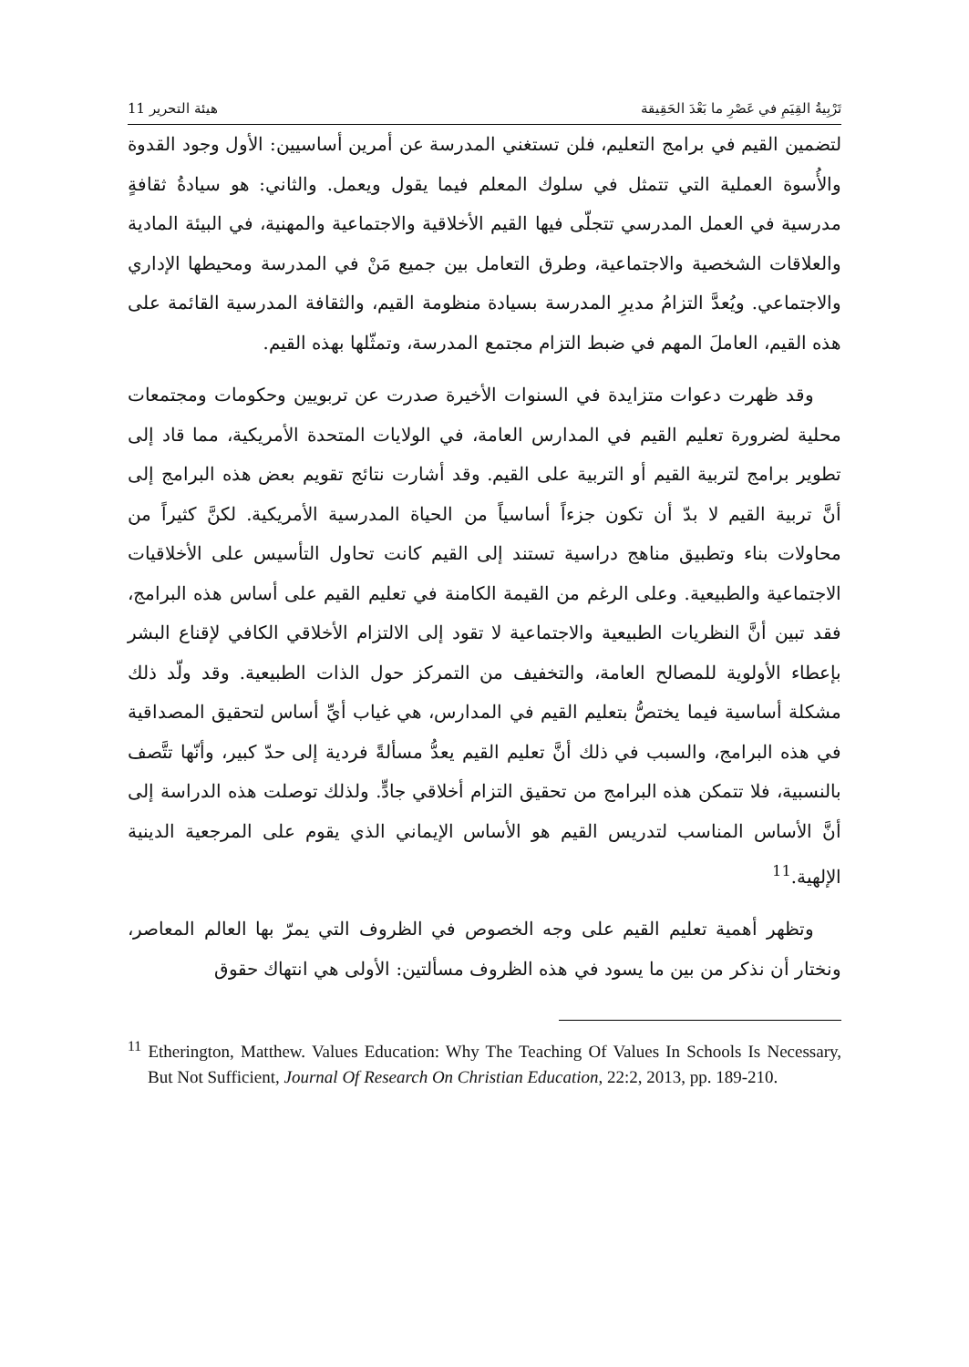تَرْبِيةُ القِيَمِ في عَصْرِ ما بَعْدَ الحَقِيقة هيئة التحرير 11
لتضمين القيم في برامج التعليم، فلن تستغني المدرسة عن أمرين أساسيين: الأول وجود القدوة والأُسوة العملية التي تتمثل في سلوك المعلم فيما يقول ويعمل. والثاني: هو سيادةُ ثقافةٍ مدرسية في العمل المدرسي تتجلّى فيها القيم الأخلاقية والاجتماعية والمهنية، في البيئة المادية والعلاقات الشخصية والاجتماعية، وطرق التعامل بين جميع مَنْ في المدرسة ومحيطها الإداري والاجتماعي. ويُعدَّ التزامُ مديرِ المدرسة بسيادة منظومة القيم، والثقافة المدرسية القائمة على هذه القيم، العاملَ المهم في ضبط التزام مجتمع المدرسة، وتمثّلها بهذه القيم.
وقد ظهرت دعوات متزايدة في السنوات الأخيرة صدرت عن تربويين وحكومات ومجتمعات محلية لضرورة تعليم القيم في المدارس العامة، في الولايات المتحدة الأمريكية، مما قاد إلى تطوير برامج لتربية القيم أو التربية على القيم. وقد أشارت نتائج تقويم بعض هذه البرامج إلى أنَّ تربية القيم لا بدّ أن تكون جزءاً أساسياً من الحياة المدرسية الأمريكية. لكنَّ كثيراً من محاولات بناء وتطبيق مناهج دراسية تستند إلى القيم كانت تحاول التأسيس على الأخلاقيات الاجتماعية والطبيعية. وعلى الرغم من القيمة الكامنة في تعليم القيم على أساس هذه البرامج، فقد تبين أنَّ النظريات الطبيعية والاجتماعية لا تقود إلى الالتزام الأخلاقي الكافي لإقناع البشر بإعطاء الأولوية للمصالح العامة، والتخفيف من التمركز حول الذات الطبيعية. وقد ولّد ذلك مشكلة أساسية فيما يختصُّ بتعليم القيم في المدارس، هي غياب أيِّ أساس لتحقيق المصداقية في هذه البرامج، والسبب في ذلك أنَّ تعليم القيم يعدُّ مسألةً فردية إلى حدّ كبير، وأنّها تتَّصف بالنسبية، فلا تتمكن هذه البرامج من تحقيق التزام أخلاقي جادٍّ. ولذلك توصلت هذه الدراسة إلى أنَّ الأساس المناسب لتدريس القيم هو الأساس الإيماني الذي يقوم على المرجعية الدينية الإلهية.<sup>11</sup>
وتظهر أهمية تعليم القيم على وجه الخصوص في الظروف التي يمرّ بها العالم المعاصر، ونختار أن نذكر من بين ما يسود في هذه الظروف مسألتين: الأولى هي انتهاك حقوق
<sup>11</sup> Etherington, Matthew. Values Education: Why The Teaching Of Values In Schools Is Necessary, But Not Sufficient, Journal Of Research On Christian Education, 22:2, 2013, pp. 189-210.